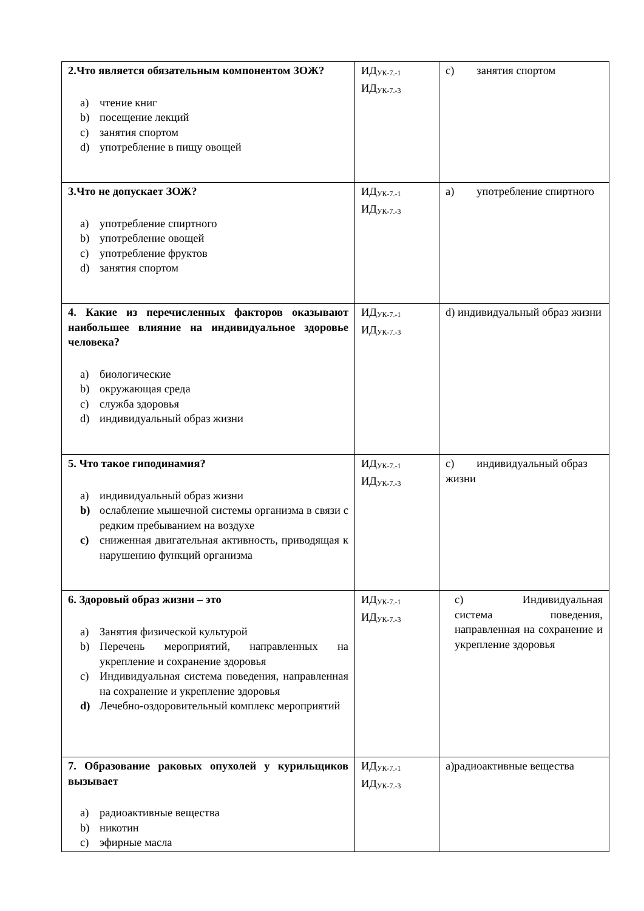| 2.Что является обязательным компонентом ЗОЖ? a) чтение книг b) посещение лекций c) занятия спортом d) употребление в пищу овощей | ИД<sub>УК-7.-1</sub> ИД<sub>УК-7.-3</sub> | c) занятия спортом |
| 3.Что не допускает ЗОЖ? a) употребление спиртного b) употребление овощей c) употребление фруктов d) занятия спортом | ИД<sub>УК-7.-1</sub> ИД<sub>УК-7.-3</sub> | a) употребление спиртного |
| 4. Какие из перечисленных факторов оказывают наибольшее влияние на индивидуальное здоровье человека? a) биологические b) окружающая среда c) служба здоровья d) индивидуальный образ жизни | ИД<sub>УК-7.-1</sub> ИД<sub>УК-7.-3</sub> | d) индивидуальный образ жизни |
| 5. Что такое гиподинамия? a) индивидуальный образ жизни b) ослабление мышечной системы организма в связи с редким пребыванием на воздухе c) сниженная двигательная активность, приводящая к нарушению функций организма | ИД<sub>УК-7.-1</sub> ИД<sub>УК-7.-3</sub> | c) индивидуальный образ жизни |
| 6. Здоровый образ жизни – это a) Занятия физической культурой b) Перечень мероприятий, направленных на укрепление и сохранение здоровья c) Индивидуальная система поведения, направленная на сохранение и укрепление здоровья d) Лечебно-оздоровительный комплекс мероприятий | ИД<sub>УК-7.-1</sub> ИД<sub>УК-7.-3</sub> | c) Индивидуальная система поведения, направленная на сохранение и укрепление здоровья |
| 7. Образование раковых опухолей у курильщиков вызывает a) радиоактивные вещества b) никотин c) эфирные масла | ИД<sub>УК-7.-1</sub> ИД<sub>УК-7.-3</sub> | a)радиоактивные вещества |